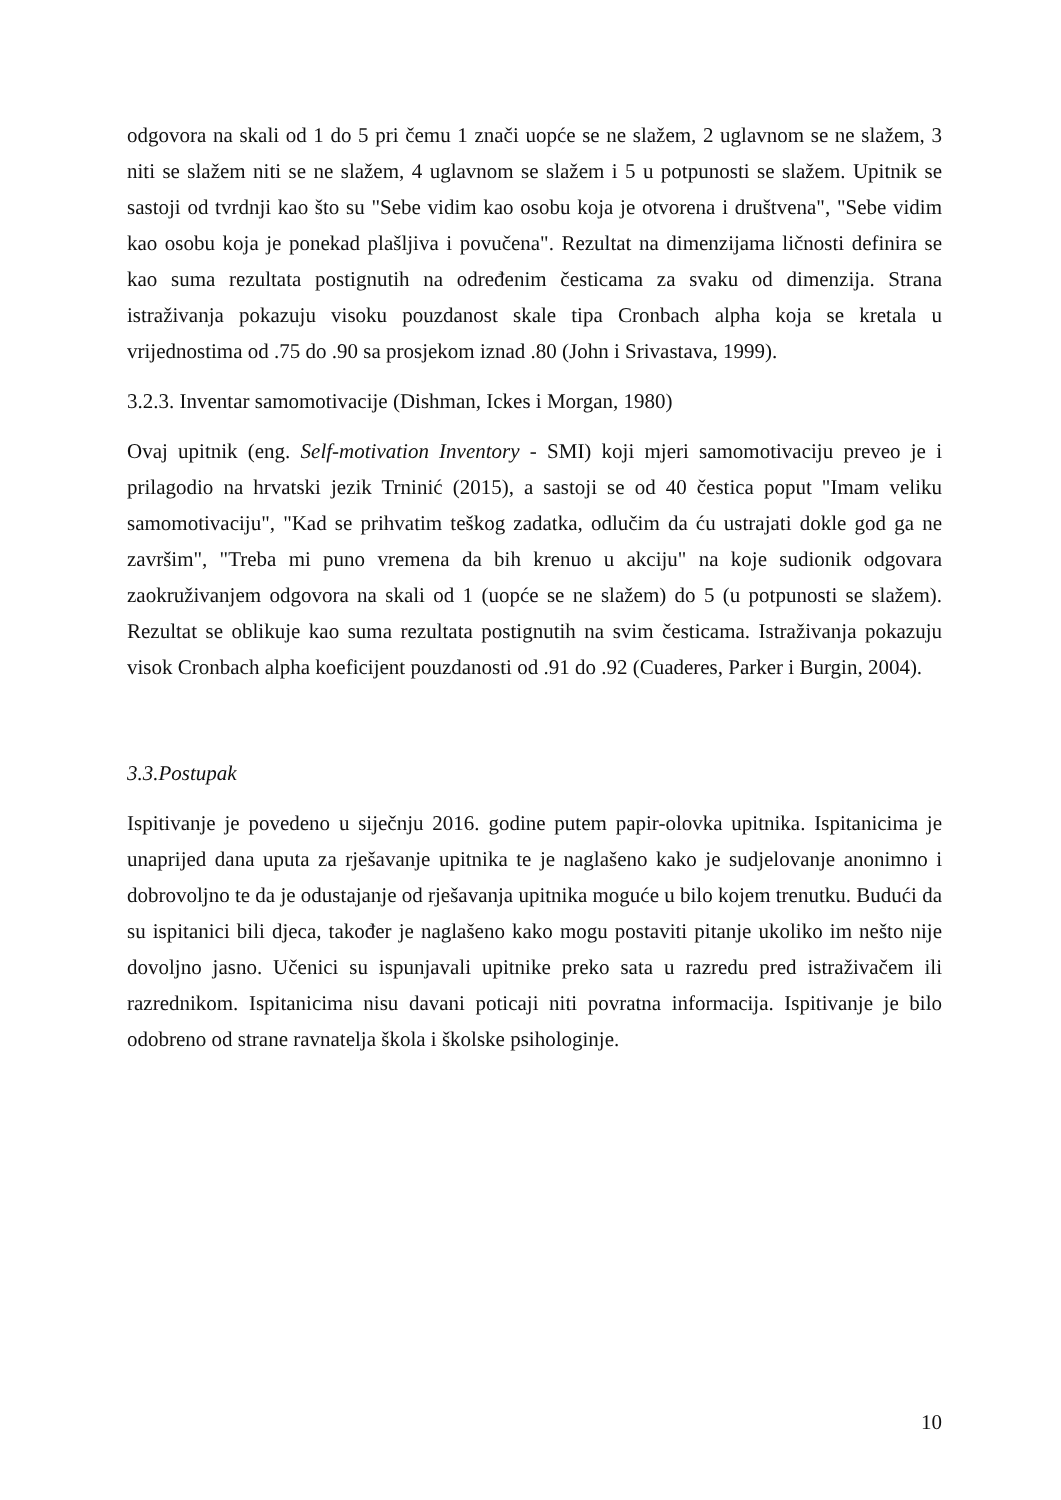odgovora na skali od 1 do 5 pri čemu 1 znači uopće se ne slažem, 2 uglavnom se ne slažem, 3 niti se slažem niti se ne slažem, 4 uglavnom se slažem i 5 u potpunosti se slažem. Upitnik se sastoji od tvrdnji kao što su "Sebe vidim kao osobu koja je otvorena i društvena", "Sebe vidim kao osobu koja je ponekad plašljiva i povučena". Rezultat na dimenzijama ličnosti definira se kao suma rezultata postignutih na određenim česticama za svaku od dimenzija. Strana istraživanja pokazuju visoku pouzdanost skale tipa Cronbach alpha koja se kretala u vrijednostima od .75 do .90 sa prosjekom iznad .80 (John i Srivastava, 1999).
3.2.3. Inventar samomotivacije (Dishman, Ickes i Morgan, 1980)
Ovaj upitnik (eng. Self-motivation Inventory - SMI) koji mjeri samomotivaciju preveo je i prilagodio na hrvatski jezik Trninić (2015), a sastoji se od 40 čestica poput "Imam veliku samomotivaciju", "Kad se prihvatim teškog zadatka, odlučim da ću ustrajati dokle god ga ne završim", "Treba mi puno vremena da bih krenuo u akciju" na koje sudionik odgovara zaokruživanjem odgovora na skali od 1 (uopće se ne slažem) do 5 (u potpunosti se slažem). Rezultat se oblikuje kao suma rezultata postignutih na svim česticama. Istraživanja pokazuju visok Cronbach alpha koeficijent pouzdanosti od .91 do .92 (Cuaderes, Parker i Burgin, 2004).
3.3.Postupak
Ispitivanje je povedeno u siječnju 2016. godine putem papir-olovka upitnika. Ispitanicima je unaprijed dana uputa za rješavanje upitnika te je naglašeno kako je sudjelovanje anonimno i dobrovoljno te da je odustajanje od rješavanja upitnika moguće u bilo kojem trenutku. Budući da su ispitanici bili djeca, također je naglašeno kako mogu postaviti pitanje ukoliko im nešto nije dovoljno jasno. Učenici su ispunjavali upitnike preko sata u razredu pred istraživačem ili razrednikom. Ispitanicima nisu davani poticaji niti povratna informacija. Ispitivanje je bilo odobreno od strane ravnatelja škola i školske psihologinje.
10